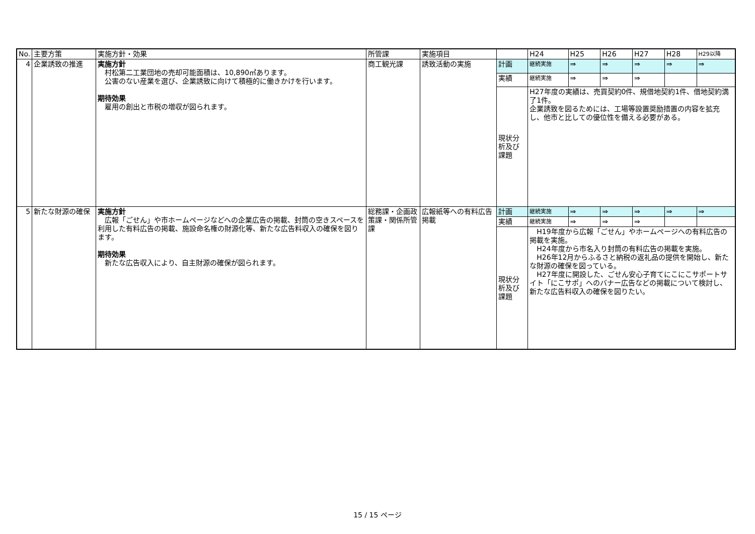| No. | 主要方策 | 実施方針・効果 | 所管課 | 実施項目 | | H24 | H25 | H26 | H27 | H28 | H29以降 |
| --- | --- | --- | --- | --- | --- | --- | --- | --- | --- | --- | --- |
| 4 | 企業誘致の推進 | 実施方針 村松第二工業団地の売却可能面積は、10,890㎡あります。 公害のない産業を選び、企業誘致に向けて積極的に働きかけを行います。 期待効果 雇用の創出と市税の増収が図られます。 | 商工観光課 | 誘致活動の実施 | 計画 | 継続実施 | ⇒ | ⇒ | ⇒ | ⇒ | ⇒ |
| | | | | | 実績 | 継続実施 | ⇒ | ⇒ | ⇒ | | |
| | | | | | 現状分析及び課題 | H27年度の実績は、売買契約0件、規借地契約1件、借地契約満了1件。 企業誘致を図るためには、工場等設置奨励措置の内容を拡充し、他市と比しての優位性を備える必要がある。 | | | | | |
| 5 | 新たな財源の確保 | 実施方針 広報「ごせん」や市ホームページなどへの企業広告の掲載、封筒の空きスペースを利用した有料広告の掲載、施設命名権の財源化等、新たな広告料収入の確保を図ります。 期待効果 新たな広告収入により、自主財源の確保が図られます。 | 総務課・企画政策課・関係所管課 | 広報紙等への有料広告掲載 | 計画 | 継続実施 | ⇒ | ⇒ | ⇒ | ⇒ | ⇒ |
| | | | | | 実績 | 継続実施 | ⇒ | ⇒ | ⇒ | | |
| | | | | | 現状分析及び課題 | H19年度から広報「ごせん」やホームページへの有料広告の掲載を実施。 H24年度から市名入り封筒の有料広告の掲載を実施。 H26年12月からふるさと納税の返礼品の提供を開始し、新たな財源の確保を図っている。 H27年度に開設した、ごせん安心子育てにこにこサポートサイト「にこサポ」へのバナー広告などの掲載について検討し、新たな広告料収入の確保を図りたい。 | | | | | |
15 / 15 ページ